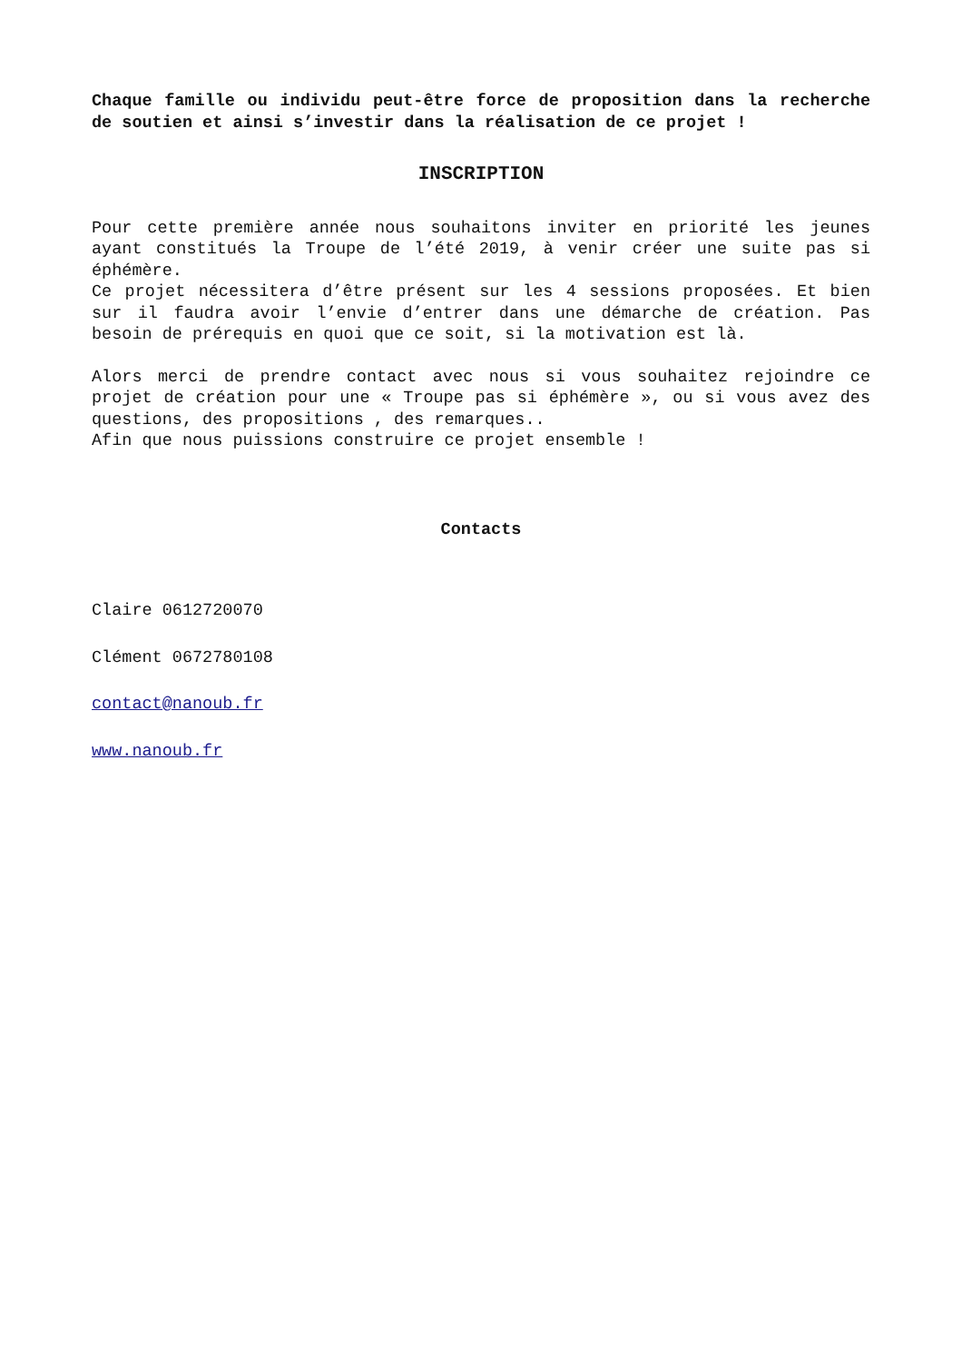Chaque famille ou individu peut-être force de proposition dans la recherche de soutien et ainsi s’investir dans la réalisation de ce projet !
INSCRIPTION
Pour cette première année nous souhaitons inviter en priorité les jeunes ayant constitués la Troupe de l’été 2019, à venir créer une suite pas si éphémère.
Ce projet nécessitera d’être présent sur les 4 sessions proposées. Et bien sur il faudra avoir l’envie d’entrer dans une démarche de création. Pas besoin de prérequis en quoi que ce soit, si la motivation est là.
Alors merci de prendre contact avec nous si vous souhaitez rejoindre ce projet de création pour une « Troupe pas si éphémère », ou si vous avez des questions, des propositions , des remarques..
Afin que nous puissions construire ce projet ensemble !
Contacts
Claire 0612720070
Clément 0672780108
contact@nanoub.fr
www.nanoub.fr